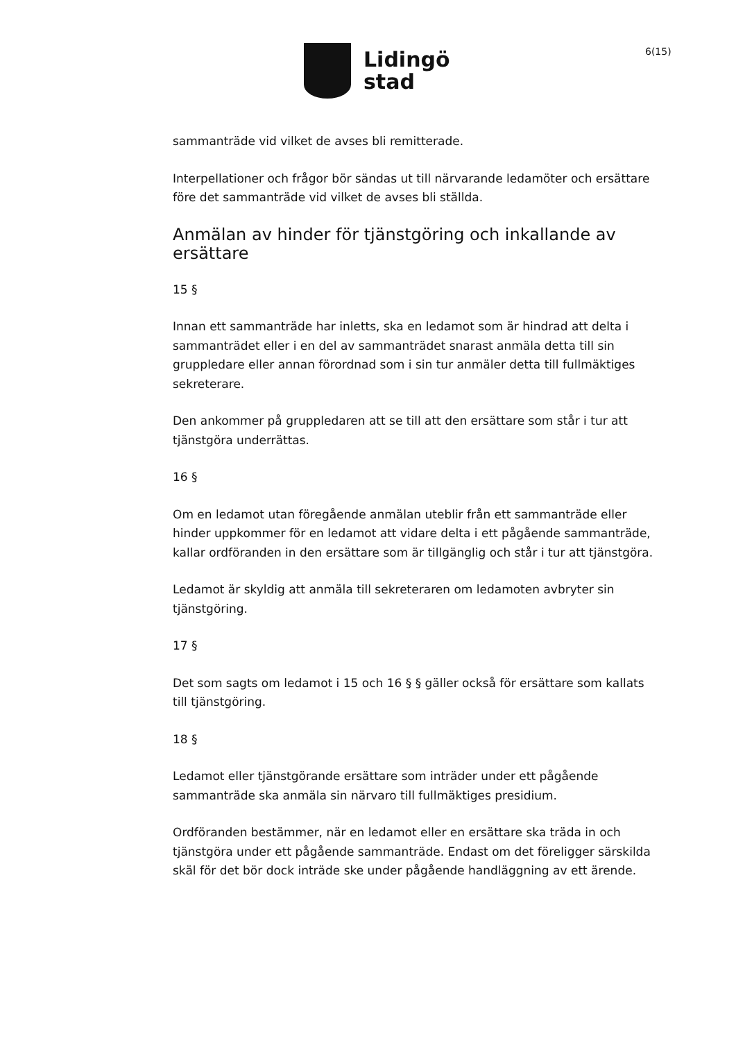Lidingö
stad
6(15)
sammanträde vid vilket de avses bli remitterade.
Interpellationer och frågor bör sändas ut till närvarande ledamöter och ersättare före det sammanträde vid vilket de avses bli ställda.
Anmälan av hinder för tjänstgöring och inkallande av ersättare
15 §
Innan ett sammanträde har inletts, ska en ledamot som är hindrad att delta i sammanträdet eller i en del av sammanträdet snarast anmäla detta till sin gruppledare eller annan förordnad som i sin tur anmäler detta till fullmäktiges sekreterare.
Den ankommer på gruppledaren att se till att den ersättare som står i tur att tjänstgöra underrättas.
16 §
Om en ledamot utan föregående anmälan uteblir från ett sammanträde eller hinder uppkommer för en ledamot att vidare delta i ett pågående sammanträde, kallar ordföranden in den ersättare som är tillgänglig och står i tur att tjänstgöra.
Ledamot är skyldig att anmäla till sekreteraren om ledamoten avbryter sin tjänstgöring.
17 §
Det som sagts om ledamot i 15 och 16 § § gäller också för ersättare som kallats till tjänstgöring.
18 §
Ledamot eller tjänstgörande ersättare som inträder under ett pågående sammanträde ska anmäla sin närvaro till fullmäktiges presidium.
Ordföranden bestämmer, när en ledamot eller en ersättare ska träda in och tjänstgöra under ett pågående sammanträde. Endast om det föreligger särskilda skäl för det bör dock inträde ske under pågående handläggning av ett ärende.